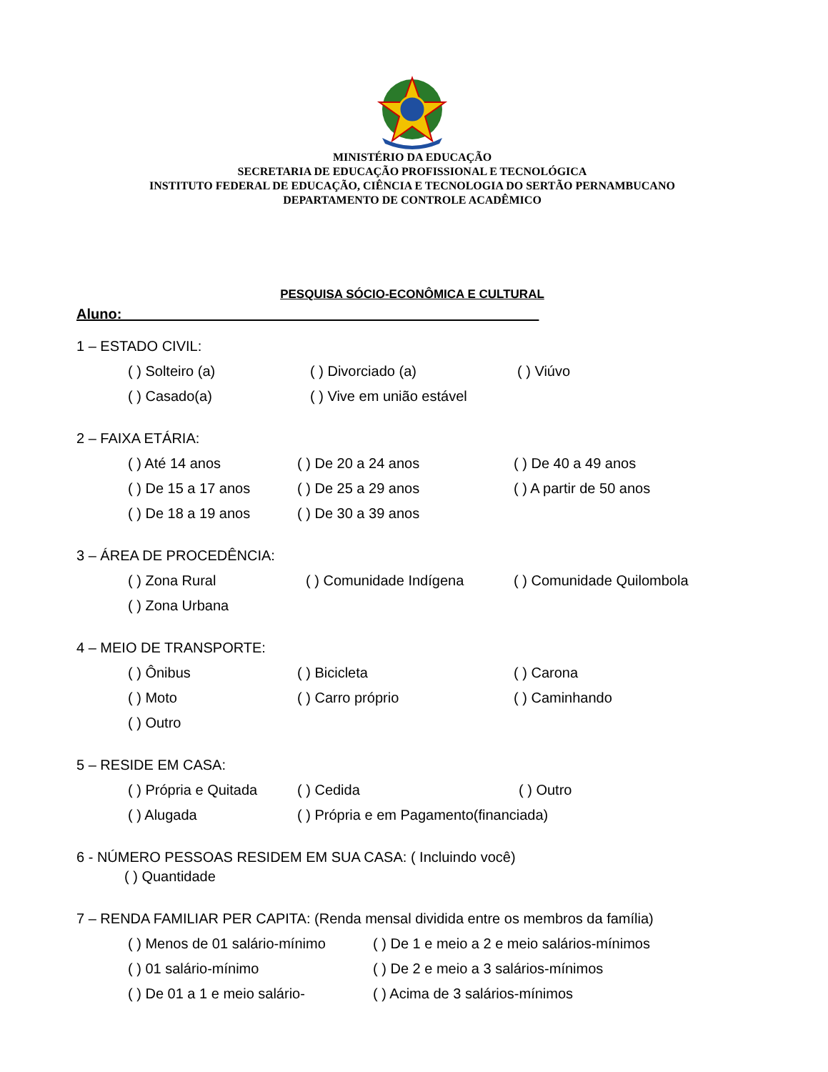MINISTÉRIO DA EDUCAÇÃO
SECRETARIA DE EDUCAÇÃO PROFISSIONAL E TECNOLÓGICA
INSTITUTO FEDERAL DE EDUCAÇÃO, CIÊNCIA E TECNOLOGIA DO SERTÃO PERNAMBUCANO
DEPARTAMENTO DE CONTROLE ACADÊMICO
PESQUISA SÓCIO-ECONÔMICA E CULTURAL
Aluno: ____________________________________________________
1 – ESTADO CIVIL:
( ) Solteiro (a) ( ) Divorciado (a) ( ) Viúvo
( ) Casado(a) ( ) Vive em união estável
2 – FAIXA ETÁRIA:
( ) Até 14 anos ( ) De 20 a 24 anos ( ) De 40 a 49 anos
( ) De 15 a 17 anos ( ) De 25 a 29 anos ( ) A partir de 50 anos
( ) De 18 a 19 anos ( ) De 30 a 39 anos
3 – ÁREA DE PROCEDÊNCIA:
( ) Zona Rural ( ) Comunidade Indígena ( ) Comunidade Quilombola
( ) Zona Urbana
4 – MEIO DE TRANSPORTE:
( ) Ônibus ( ) Bicicleta ( ) Carona
( ) Moto ( ) Carro próprio ( ) Caminhando
( ) Outro
5 – RESIDE EM CASA:
( ) Própria e Quitada ( ) Cedida ( ) Outro
( ) Alugada ( ) Própria e em Pagamento(financiada)
6 - NÚMERO PESSOAS RESIDEM EM SUA CASA: ( Incluindo você)
( ) Quantidade
7 – RENDA FAMILIAR PER CAPITA: (Renda mensal dividida entre os membros da família)
( ) Menos de 01 salário-mínimo ( ) De 1 e meio a 2 e meio salários-mínimos
( ) 01 salário-mínimo ( ) De 2 e meio a 3 salários-mínimos
( ) De 01 a 1 e meio salário- ( ) Acima de 3 salários-mínimos